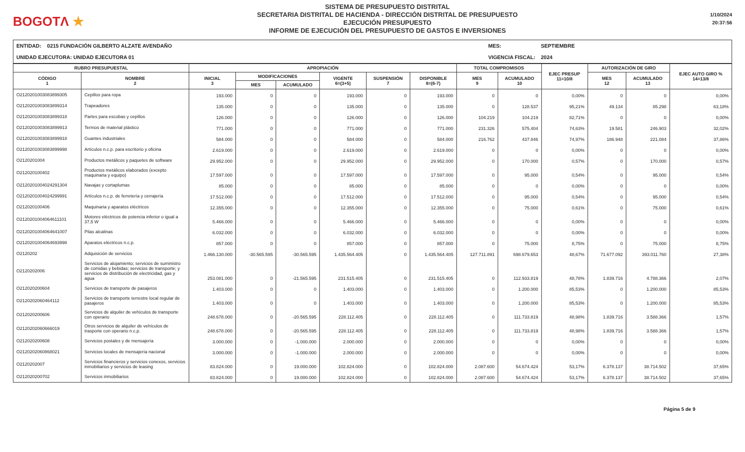BOGOTΛ ★
SISTEMA DE PRESUPUESTO DISTRITAL
SECRETARIA DISTRITAL DE HACIENDA - DIRECCIÓN DISTRITAL DE PRESUPUESTO
EJECUCIÓN PRESUPUESTO
INFORME DE EJECUCIÓN DEL PRESUPUESTO DE GASTOS E INVERSIONES
1/10/2024
20:37:56
ENTIDAD: 0215 FUNDACIÓN GILBERTO ALZATE AVENDAÑO MES: SEPTIEMBRE
UNIDAD EJECUTORA: UNIDAD EJECUTORA 01 VIGENCIA FISCAL: 2024
| RUBRO PRESUPUESTAL | | APROPIACIÓN | | | | | | TOTAL COMPROMISOS | | EJEC PRESUP 11=10/8 | AUTORIZACIÓN DE GIRO | | EJEC AUTO GIRO % 14=13/8 |
| --- | --- | --- | --- | --- | --- | --- | --- | --- | --- | --- | --- | --- | --- |
| CÓDIGO 1 | NOMBRE 2 | INICIAL 3 | MODIFICACIONES | | VIGENTE 6=(3+5) | SUSPENSIÓN 7 | DISPONIBLE 8=(6-7) | MES 9 | ACUMULADO 10 | | MES 12 | ACUMULADO 13 | |
| | | | MES | ACUMULADO | | | | | | | | | |
| O2120201003083899305 | Cepillos para ropa | 193.000 | 0 | 0 | 193.000 | 0 | 193.000 | 0 | 0 | 0,00% | 0 | 0 | 0,00% |
| O2120201003083899314 | Trapeadores | 135.000 | 0 | 0 | 135.000 | 0 | 135.000 | 0 | 128.537 | 95,21% | 49.134 | 85.298 | 63,18% |
| O2120201003083899318 | Partes para escobas y cepillos | 126.000 | 0 | 0 | 126.000 | 0 | 126.000 | 104.219 | 104.219 | 82,71% | 0 | 0 | 0,00% |
| O2120201003083899913 | Termos de material plástico | 771.000 | 0 | 0 | 771.000 | 0 | 771.000 | 231.326 | 575.404 | 74,63% | 19.581 | 246.903 | 32,02% |
| O2120201003083899918 | Guantes industriales | 584.000 | 0 | 0 | 584.000 | 0 | 584.000 | 216.762 | 437.846 | 74,97% | 186.948 | 221.084 | 37,86% |
| O2120201003083899998 | Artículos n.c.p. para escritorio y oficina | 2.619.000 | 0 | 0 | 2.619.000 | 0 | 2.619.000 | 0 | 0 | 0,00% | 0 | 0 | 0,00% |
| O2120201004 | Productos metálicos y paquetes de software | 29.952.000 | 0 | 0 | 29.952.000 | 0 | 29.952.000 | 0 | 170.000 | 0,57% | 0 | 170.000 | 0,57% |
| O212020100402 | Productos metálicos elaborados (excepto maquinaria y equipo) | 17.597.000 | 0 | 0 | 17.597.000 | 0 | 17.597.000 | 0 | 95.000 | 0,54% | 0 | 95.000 | 0,54% |
| O2120201004024291304 | Navajas y cortaplumas | 85.000 | 0 | 0 | 85.000 | 0 | 85.000 | 0 | 0 | 0,00% | 0 | 0 | 0,00% |
| O2120201004024299991 | Artículos n.c.p. de ferretería y cerrajería | 17.512.000 | 0 | 0 | 17.512.000 | 0 | 17.512.000 | 0 | 95.000 | 0,54% | 0 | 95.000 | 0,54% |
| O212020100406 | Maquinaria y aparatos eléctricos | 12.355.000 | 0 | 0 | 12.355.000 | 0 | 12.355.000 | 0 | 75.000 | 0,61% | 0 | 75.000 | 0,61% |
| O2120201004064611101 | Motores eléctricos de potencia inferior o igual a 37,5 W | 5.466.000 | 0 | 0 | 5.466.000 | 0 | 5.466.000 | 0 | 0 | 0,00% | 0 | 0 | 0,00% |
| O2120201004064641007 | Pilas alcalinas | 6.032.000 | 0 | 0 | 6.032.000 | 0 | 6.032.000 | 0 | 0 | 0,00% | 0 | 0 | 0,00% |
| O2120201004064693998 | Aparatos eléctricos n.c.p. | 857.000 | 0 | 0 | 857.000 | 0 | 857.000 | 0 | 75.000 | 8,75% | 0 | 75.000 | 8,75% |
| O2120202 | Adquisición de servicios | 1.466.130.000 | -30.565.595 | -30.565.595 | 1.435.564.405 | 0 | 1.435.564.405 | 127.711.891 | 698.679.653 | 48,67% | 71.677.092 | 393.011.760 | 27,38% |
| O2120202006 | Servicios de alojamiento; servicios de suministro de comidas y bebidas; servicios de transporte; y servicios de distribución de electricidad, gas y agua | 253.081.000 | 0 | -21.565.595 | 231.515.405 | 0 | 231.515.405 | 0 | 112.933.819 | 48,78% | 1.839.716 | 4.788.366 | 2,07% |
| O212020200604 | Servicios de transporte de pasajeros | 1.403.000 | 0 | 0 | 1.403.000 | 0 | 1.403.000 | 0 | 1.200.000 | 85,53% | 0 | 1.200.000 | 85,53% |
| O2120202060464112 | Servicios de transporte terrestre local regular de pasajeros | 1.403.000 | 0 | 0 | 1.403.000 | 0 | 1.403.000 | 0 | 1.200.000 | 85,53% | 0 | 1.200.000 | 85,53% |
| O212020200606 | Servicios de alquiler de vehículos de transporte con operario | 248.678.000 | 0 | -20.565.595 | 228.112.405 | 0 | 228.112.405 | 0 | 111.733.819 | 48,98% | 1.839.716 | 3.588.366 | 1,57% |
| O2120202060666019 | Otros servicios de alquiler de vehículos de trasporte con operario n.c.p. | 248.678.000 | 0 | -20.565.595 | 228.112.405 | 0 | 228.112.405 | 0 | 111.733.819 | 48,98% | 1.839.716 | 3.588.366 | 1,57% |
| O212020200608 | Servicios postales y de mensajería | 3.000.000 | 0 | -1.000.000 | 2.000.000 | 0 | 2.000.000 | 0 | 0 | 0,00% | 0 | 0 | 0,00% |
| O2120202060868021 | Servicios locales de mensajería nacional | 3.000.000 | 0 | -1.000.000 | 2.000.000 | 0 | 2.000.000 | 0 | 0 | 0,00% | 0 | 0 | 0,00% |
| O2120202007 | Servicios financieros y servicios conexos, servicios inmobiliarios y servicios de leasing | 83.824.000 | 0 | 19.000.000 | 102.824.000 | 0 | 102.824.000 | 2.087.600 | 54.674.424 | 53,17% | 6.378.137 | 38.714.502 | 37,65% |
| O212020200702 | Servicios inmobiliarios | 83.824.000 | 0 | 19.000.000 | 102.824.000 | 0 | 102.824.000 | 2.087.600 | 54.674.424 | 53,17% | 6.378.137 | 38.714.502 | 37,65% |
Página 5 de 9